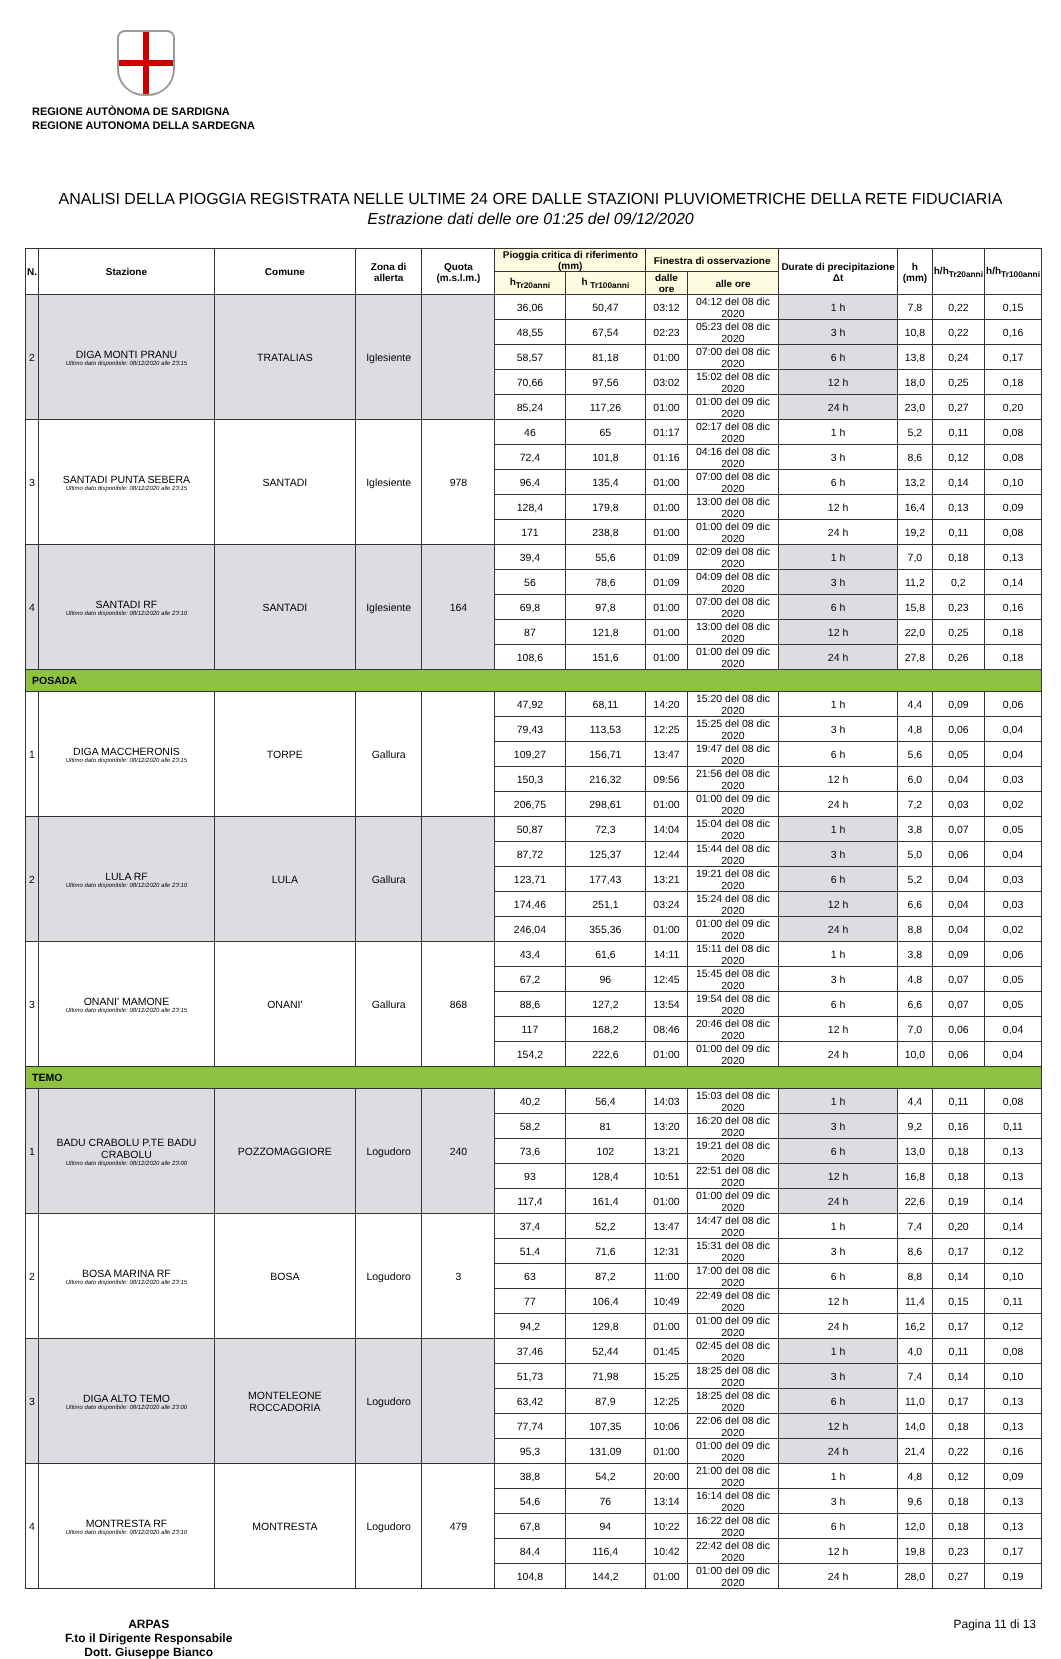REGIONE AUTÒNOMA DE SARDIGNA
REGIONE AUTONOMA DELLA SARDEGNA
ANALISI DELLA PIOGGIA REGISTRATA NELLE ULTIME 24 ORE DALLE STAZIONI PLUVIOMETRICHE DELLA RETE FIDUCIARIA
Estrazione dati delle ore 01:25 del 09/12/2020
| N. | Stazione | Comune | Zona di allerta | Quota (m.s.l.m.) | Pioggia critica di riferimento (mm) | | Finestra di osservazione | | Durate di precipitazione Δt | h (mm) | h/h<sub>Tr20anni</sub> | h/h<sub>Tr100anni</sub> |
| --- | --- | --- | --- | --- | --- | --- | --- | --- | --- | --- | --- | --- |
| | | | | | h<sub>Tr20anni</sub> | h <sub>Tr100anni</sub> | dalle ore | alle ore | | | | |
| 2 | DIGA MONTI PRANU Ultimo dato disponibile: 08/12/2020 alle 23:15 | TRATALIAS | Iglesiente | | 36,06 | 50,47 | 03:12 | 04:12 del 08 dic 2020 | 1 h | 7,8 | 0,22 | 0,15 |
| | | | | | 48,55 | 67,54 | 02:23 | 05:23 del 08 dic 2020 | 3 h | 10,8 | 0,22 | 0,16 |
| | | | | | 58,57 | 81,18 | 01:00 | 07:00 del 08 dic 2020 | 6 h | 13,8 | 0,24 | 0,17 |
| | | | | | 70,66 | 97,56 | 03:02 | 15:02 del 08 dic 2020 | 12 h | 18,0 | 0,25 | 0,18 |
| | | | | | 85,24 | 117,26 | 01:00 | 01:00 del 09 dic 2020 | 24 h | 23,0 | 0,27 | 0,20 |
| 3 | SANTADI PUNTA SEBERA Ultimo dato disponibile: 08/12/2020 alle 23:15 | SANTADI | Iglesiente | 978 | 46 | 65 | 01:17 | 02:17 del 08 dic 2020 | 1 h | 5,2 | 0,11 | 0,08 |
| | | | | | 72,4 | 101,8 | 01:16 | 04:16 del 08 dic 2020 | 3 h | 8,6 | 0,12 | 0,08 |
| | | | | | 96,4 | 135,4 | 01:00 | 07:00 del 08 dic 2020 | 6 h | 13,2 | 0,14 | 0,10 |
| | | | | | 128,4 | 179,8 | 01:00 | 13:00 del 08 dic 2020 | 12 h | 16,4 | 0,13 | 0,09 |
| | | | | | 171 | 238,8 | 01:00 | 01:00 del 09 dic 2020 | 24 h | 19,2 | 0,11 | 0,08 |
| 4 | SANTADI RF Ultimo dato disponibile: 08/12/2020 alle 23:10 | SANTADI | Iglesiente | 164 | 39,4 | 55,6 | 01:09 | 02:09 del 08 dic 2020 | 1 h | 7,0 | 0,18 | 0,13 |
| | | | | | 56 | 78,6 | 01:09 | 04:09 del 08 dic 2020 | 3 h | 11,2 | 0,2 | 0,14 |
| | | | | | 69,8 | 97,8 | 01:00 | 07:00 del 08 dic 2020 | 6 h | 15,8 | 0,23 | 0,16 |
| | | | | | 87 | 121,8 | 01:00 | 13:00 del 08 dic 2020 | 12 h | 22,0 | 0,25 | 0,18 |
| | | | | | 108,6 | 151,6 | 01:00 | 01:00 del 09 dic 2020 | 24 h | 27,8 | 0,26 | 0,18 |
| POSADA | | | | | | | | | | | | |
| 1 | DIGA MACCHERONIS Ultimo dato disponibile: 08/12/2020 alle 23:15 | TORPE | Gallura | | 47,92 | 68,11 | 14:20 | 15:20 del 08 dic 2020 | 1 h | 4,4 | 0,09 | 0,06 |
| | | | | | 79,43 | 113,53 | 12:25 | 15:25 del 08 dic 2020 | 3 h | 4,8 | 0,06 | 0,04 |
| | | | | | 109,27 | 156,71 | 13:47 | 19:47 del 08 dic 2020 | 6 h | 5,6 | 0,05 | 0,04 |
| | | | | | 150,3 | 216,32 | 09:56 | 21:56 del 08 dic 2020 | 12 h | 6,0 | 0,04 | 0,03 |
| | | | | | 206,75 | 298,61 | 01:00 | 01:00 del 09 dic 2020 | 24 h | 7,2 | 0,03 | 0,02 |
| 2 | LULA RF Ultimo dato disponibile: 08/12/2020 alle 23:10 | LULA | Gallura | | 50,87 | 72,3 | 14:04 | 15:04 del 08 dic 2020 | 1 h | 3,8 | 0,07 | 0,05 |
| | | | | | 87,72 | 125,37 | 12:44 | 15:44 del 08 dic 2020 | 3 h | 5,0 | 0,06 | 0,04 |
| | | | | | 123,71 | 177,43 | 13:21 | 19:21 del 08 dic 2020 | 6 h | 5,2 | 0,04 | 0,03 |
| | | | | | 174,46 | 251,1 | 03:24 | 15:24 del 08 dic 2020 | 12 h | 6,6 | 0,04 | 0,03 |
| | | | | | 246,04 | 355,36 | 01:00 | 01:00 del 09 dic 2020 | 24 h | 8,8 | 0,04 | 0,02 |
| 3 | ONANI' MAMONE Ultimo dato disponibile: 08/12/2020 alle 23:15 | ONANI' | Gallura | 868 | 43,4 | 61,6 | 14:11 | 15:11 del 08 dic 2020 | 1 h | 3,8 | 0,09 | 0,06 |
| | | | | | 67,2 | 96 | 12:45 | 15:45 del 08 dic 2020 | 3 h | 4,8 | 0,07 | 0,05 |
| | | | | | 88,6 | 127,2 | 13:54 | 19:54 del 08 dic 2020 | 6 h | 6,6 | 0,07 | 0,05 |
| | | | | | 117 | 168,2 | 08:46 | 20:46 del 08 dic 2020 | 12 h | 7,0 | 0,06 | 0,04 |
| | | | | | 154,2 | 222,6 | 01:00 | 01:00 del 09 dic 2020 | 24 h | 10,0 | 0,06 | 0,04 |
| TEMO | | | | | | | | | | | | |
| 1 | BADU CRABOLU P.TE BADU CRABOLU Ultimo dato disponibile: 08/12/2020 alle 23:00 | POZZOMAGGIORE | Logudoro | 240 | 40,2 | 56,4 | 14:03 | 15:03 del 08 dic 2020 | 1 h | 4,4 | 0,11 | 0,08 |
| | | | | | 58,2 | 81 | 13:20 | 16:20 del 08 dic 2020 | 3 h | 9,2 | 0,16 | 0,11 |
| | | | | | 73,6 | 102 | 13:21 | 19:21 del 08 dic 2020 | 6 h | 13,0 | 0,18 | 0,13 |
| | | | | | 93 | 128,4 | 10:51 | 22:51 del 08 dic 2020 | 12 h | 16,8 | 0,18 | 0,13 |
| | | | | | 117,4 | 161,4 | 01:00 | 01:00 del 09 dic 2020 | 24 h | 22,6 | 0,19 | 0,14 |
| 2 | BOSA MARINA RF Ultimo dato disponibile: 08/12/2020 alle 23:15 | BOSA | Logudoro | 3 | 37,4 | 52,2 | 13:47 | 14:47 del 08 dic 2020 | 1 h | 7,4 | 0,20 | 0,14 |
| | | | | | 51,4 | 71,6 | 12:31 | 15:31 del 08 dic 2020 | 3 h | 8,6 | 0,17 | 0,12 |
| | | | | | 63 | 87,2 | 11:00 | 17:00 del 08 dic 2020 | 6 h | 8,8 | 0,14 | 0,10 |
| | | | | | 77 | 106,4 | 10:49 | 22:49 del 08 dic 2020 | 12 h | 11,4 | 0,15 | 0,11 |
| | | | | | 94,2 | 129,8 | 01:00 | 01:00 del 09 dic 2020 | 24 h | 16,2 | 0,17 | 0,12 |
| 3 | DIGA ALTO TEMO Ultimo dato disponibile: 08/12/2020 alle 23:00 | MONTELEONE ROCCADORIA | Logudoro | | 37,46 | 52,44 | 01:45 | 02:45 del 08 dic 2020 | 1 h | 4,0 | 0,11 | 0,08 |
| | | | | | 51,73 | 71,98 | 15:25 | 18:25 del 08 dic 2020 | 3 h | 7,4 | 0,14 | 0,10 |
| | | | | | 63,42 | 87,9 | 12:25 | 18:25 del 08 dic 2020 | 6 h | 11,0 | 0,17 | 0,13 |
| | | | | | 77,74 | 107,35 | 10:06 | 22:06 del 08 dic 2020 | 12 h | 14,0 | 0,18 | 0,13 |
| | | | | | 95,3 | 131,09 | 01:00 | 01:00 del 09 dic 2020 | 24 h | 21,4 | 0,22 | 0,16 |
| 4 | MONTRESTA RF Ultimo dato disponibile: 08/12/2020 alle 23:10 | MONTRESTA | Logudoro | 479 | 38,8 | 54,2 | 20:00 | 21:00 del 08 dic 2020 | 1 h | 4,8 | 0,12 | 0,09 |
| | | | | | 54,6 | 76 | 13:14 | 16:14 del 08 dic 2020 | 3 h | 9,6 | 0,18 | 0,13 |
| | | | | | 67,8 | 94 | 10:22 | 16:22 del 08 dic 2020 | 6 h | 12,0 | 0,18 | 0,13 |
| | | | | | 84,4 | 116,4 | 10:42 | 22:42 del 08 dic 2020 | 12 h | 19,8 | 0,23 | 0,17 |
| | | | | | 104,8 | 144,2 | 01:00 | 01:00 del 09 dic 2020 | 24 h | 28,0 | 0,27 | 0,19 |
ARPAS
F.to il Dirigente Responsabile
Dott. Giuseppe Bianco
Pagina 11 di 13